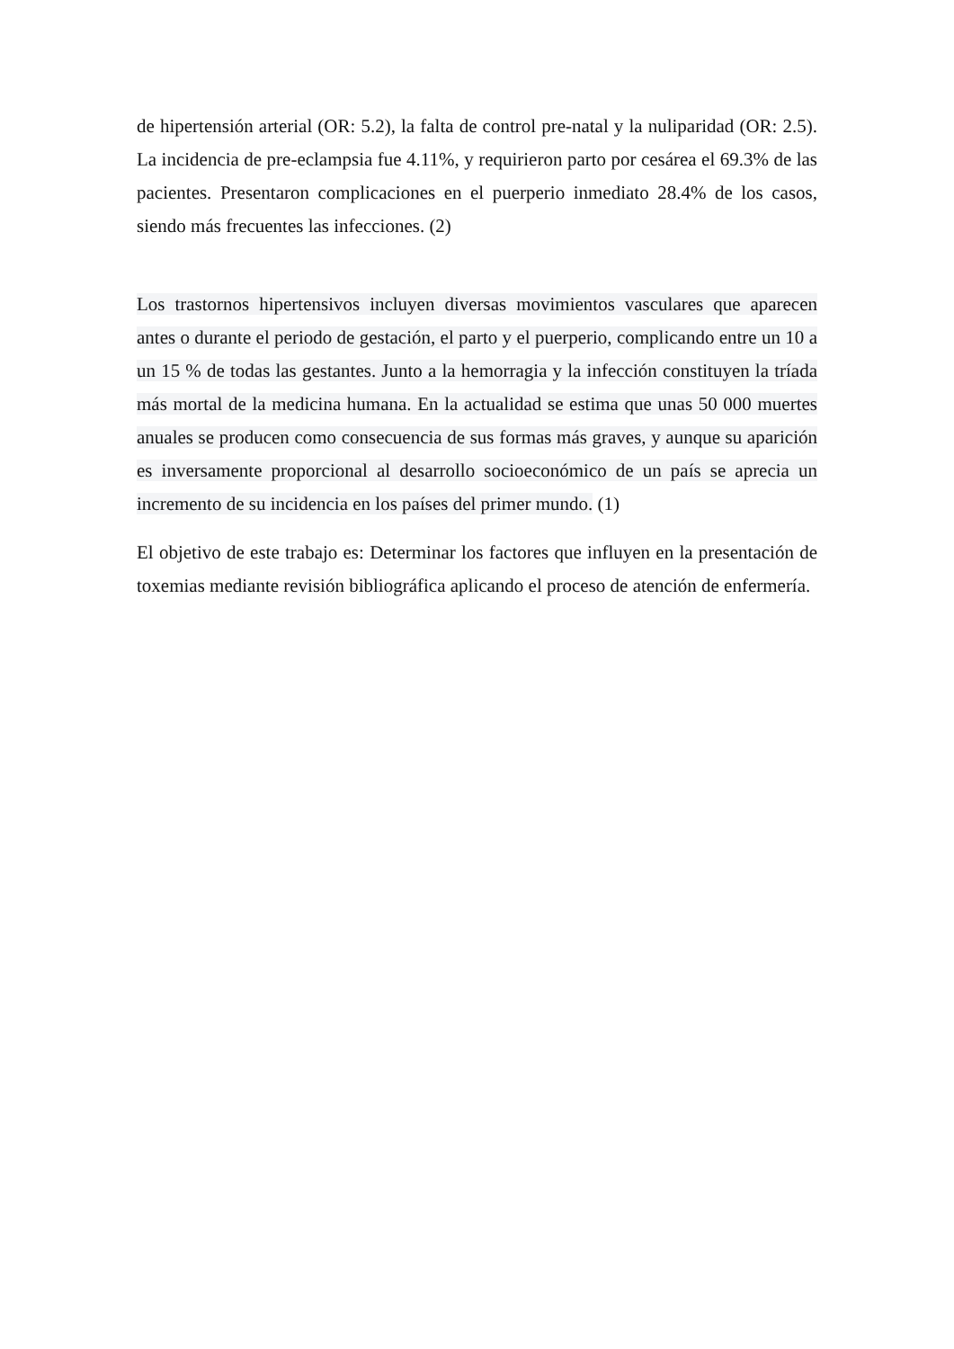de hipertensión arterial (OR: 5.2), la falta de control pre-natal y la nuliparidad (OR: 2.5). La incidencia de pre-eclampsia fue 4.11%, y requirieron parto por cesárea el 69.3% de las pacientes. Presentaron complicaciones en el puerperio inmediato 28.4% de los casos, siendo más frecuentes las infecciones. (2)
Los trastornos hipertensivos incluyen diversas movimientos vasculares que aparecen antes o durante el periodo de gestación, el parto y el puerperio, complicando entre un 10 a un 15 % de todas las gestantes. Junto a la hemorragia y la infección constituyen la tríada más mortal de la medicina humana. En la actualidad se estima que unas 50 000 muertes anuales se producen como consecuencia de sus formas más graves, y aunque su aparición es inversamente proporcional al desarrollo socioeconómico de un país se aprecia un incremento de su incidencia en los países del primer mundo. (1)
El objetivo de este trabajo es: Determinar los factores que influyen en la presentación de toxemias mediante revisión bibliográfica aplicando el proceso de atención de enfermería.